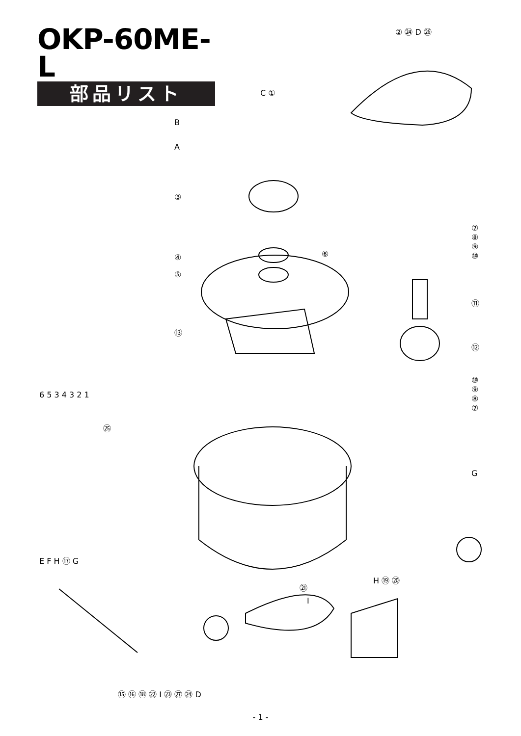OKP-60ME-L
部品リスト
② ㉔ D ㉖
C ①
B
A
③
⑦
⑧
⑨
⑩
④ ⑥
⑤
⑪
⑬
⑫
6 5 3 4 3 2 1
⑩
⑨
⑧
⑦
㉕
G
E F H ⑰ G
㉑
H ⑲ ⑳
I
⑮ ⑯ ⑱ ㉒ I ㉓ ㉗ ㉔ D
- 1 -